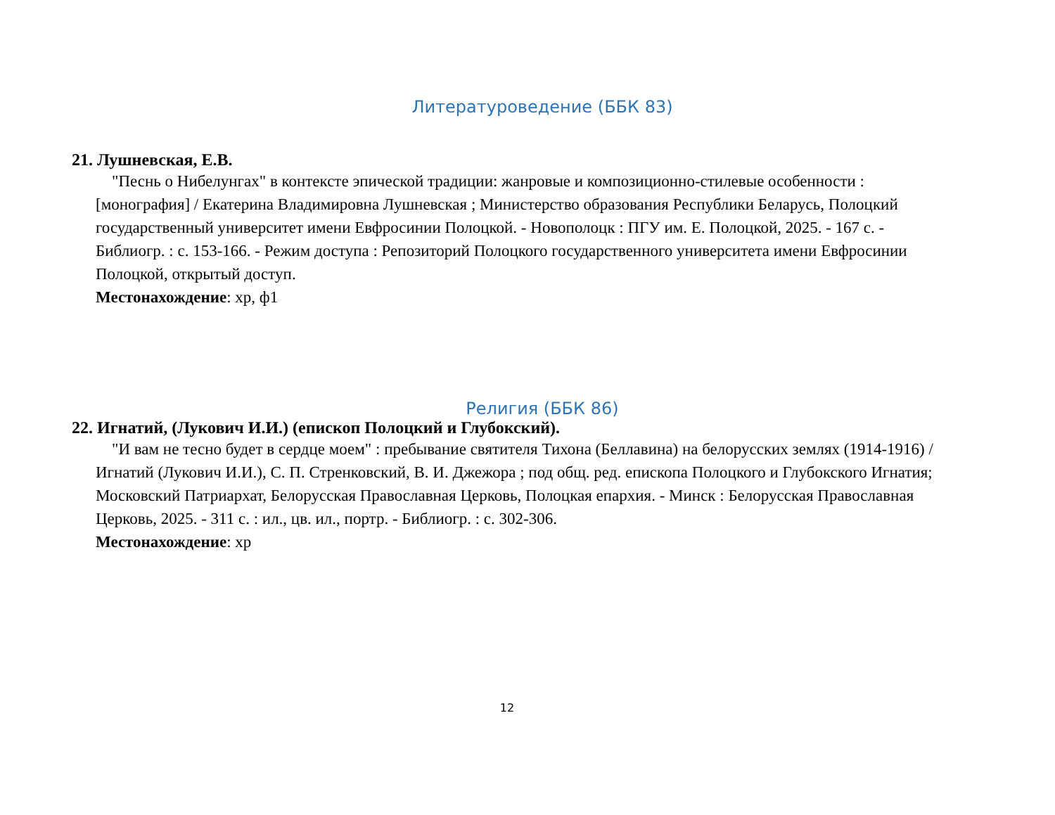Литературоведение (ББК 83)
21. Лушневская, Е.В.
"Песнь о Нибелунгах" в контексте эпической традиции: жанровые и композиционно-стилевые особенности : [монография] / Екатерина Владимировна Лушневская ; Министерство образования Республики Беларусь, Полоцкий государственный университет имени Евфросинии Полоцкой. - Новополоцк : ПГУ им. Е. Полоцкой, 2025. - 167 с. - Библиогр. : с. 153-166. - Режим доступа : Репозиторий Полоцкого государственного университета имени Евфросинии Полоцкой, открытый доступ.
Местонахождение: хр, ф1
Религия (ББК 86)
22. Игнатий, (Лукович И.И.) (епископ Полоцкий и Глубокский).
"И вам не тесно будет в сердце моем" : пребывание святителя Тихона (Беллавина) на белорусских землях (1914-1916) / Игнатий (Лукович И.И.), С. П. Стренковский, В. И. Джежора ; под общ. ред. епископа Полоцкого и Глубокского Игнатия; Московский Патриархат, Белорусская Православная Церковь, Полоцкая епархия. - Минск : Белорусская Православная Церковь, 2025. - 311 с. : ил., цв. ил., портр. - Библиогр. : с. 302-306.
Местонахождение: хр
12